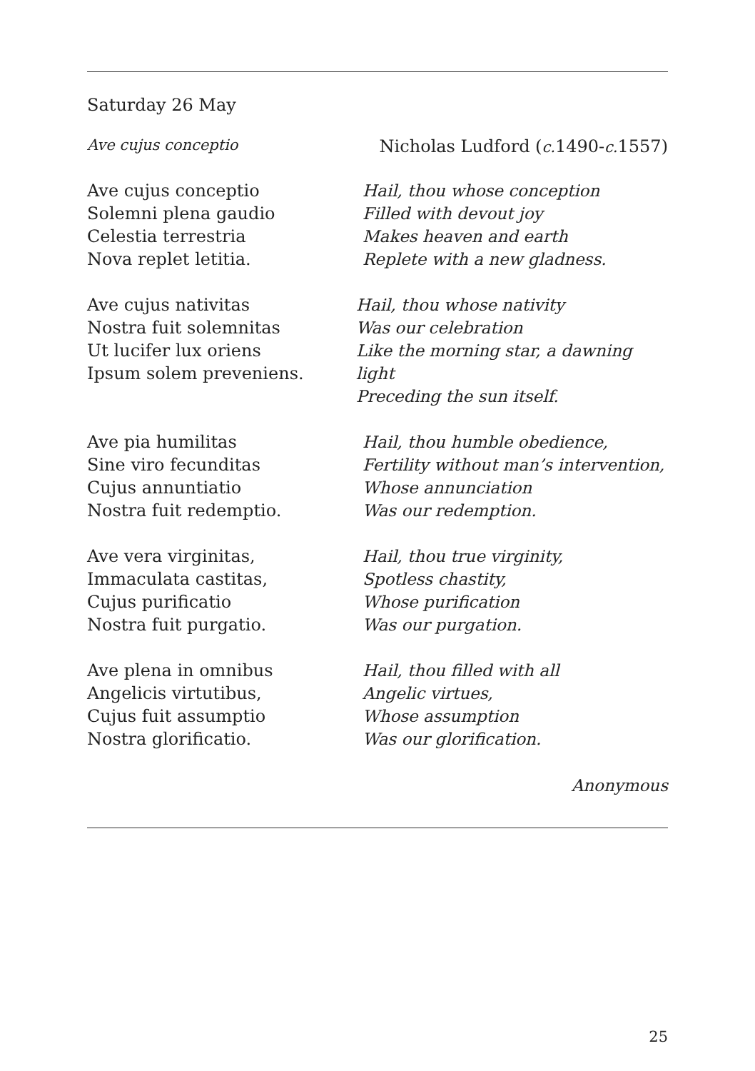Saturday 26 May
Ave cujus conceptio Nicholas Ludford (c. 1490-c. 1557)
Ave cujus conceptio
Solemni plena gaudio
Celestia terrestria
Nova replet letitia.
Hail, thou whose conception
Filled with devout joy
Makes heaven and earth
Replete with a new gladness.
Ave cujus nativitas
Nostra fuit solemnitas
Ut lucifer lux oriens
Ipsum solem preveniens.
Hail, thou whose nativity
Was our celebration
Like the morning star, a dawning light
Preceding the sun itself.
Ave pia humilitas
Sine viro fecunditas
Cujus annuntiatio
Nostra fuit redemptio.
Hail, thou humble obedience,
Fertility without man’s intervention,
Whose annunciation
Was our redemption.
Ave vera virginitas,
Immaculata castitas,
Cujus purificatio
Nostra fuit purgatio.
Hail, thou true virginity,
Spotless chastity,
Whose purification
Was our purgation.
Ave plena in omnibus
Angelicis virtutibus,
Cujus fuit assumptio
Nostra glorificatio.
Hail, thou filled with all
Angelic virtues,
Whose assumption
Was our glorification.
Anonymous
25